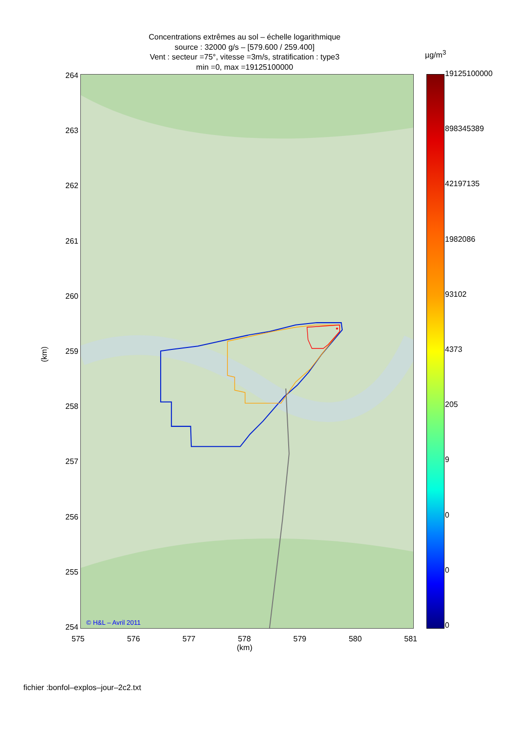Concentrations extrêmes au sol – échelle logarithmique
source : 32000 g/s – [579.600 / 259.400]
Vent : secteur =75°, vitesse =3m/s, stratification : type3
min =0, max =19125100000
(km)
264
263
262
261
260
259
258
257
256
255
254
© H&L – Avril 2011
µg/m<sup>3</sup>
19125100000
898345389
42197135
1982086
93102
4373
205
9
0
0
0
575 576 577 578 579 580 581
(km)
fichier :bonfol–explos–jour–2c2.txt